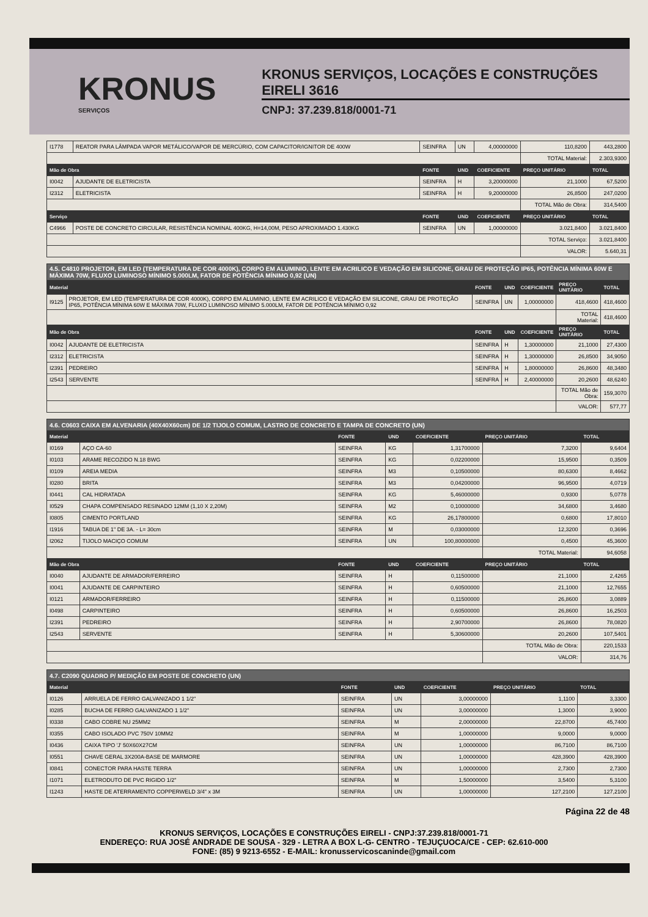KRONUS
SERVIÇOS
KRONUS SERVIÇOS, LOCAÇÕES E CONSTRUÇÕES EIRELI 3616
CNPJ: 37.239.818/0001-71
| I1778 | REATOR PARA LÂMPADA VAPOR METÁLICO/VAPOR DE MERCÚRIO, COM CAPACITOR/IGNITOR DE 400W | SEINFRA | UN | 4,00000000 | 110,8200 | 443,2800 |
| | | | | | TOTAL Material: | 2.303,9300 |
| Mão de Obra | | FONTE | UND | COEFICIENTE | PREÇO UNITÁRIO | TOTAL |
| I0042 | AJUDANTE DE ELETRICISTA | SEINFRA | H | 3,20000000 | 21,1000 | 67,5200 |
| I2312 | ELETRICISTA | SEINFRA | H | 9,20000000 | 26,8500 | 247,0200 |
| | | | | | TOTAL Mão de Obra: | 314,5400 |
| Serviço | | FONTE | UND | COEFICIENTE | PREÇO UNITÁRIO | TOTAL |
| C4966 | POSTE DE CONCRETO CIRCULAR, RESISTÊNCIA NOMINAL 400KG, H=14,00M, PESO APROXIMADO 1.430KG | SEINFRA | UN | 1,00000000 | 3.021,8400 | 3.021,8400 |
| | | | | | TOTAL Serviço: | 3.021,8400 |
| | | | | | VALOR: | 5.640,31 |
| 4.5. C4810 PROJETOR, EM LED (TEMPERATURA DE COR 4000K), CORPO EM ALUMINIO, LENTE EM ACRILICO E VEDAÇÃO EM SILICONE, GRAU DE PROTEÇÃO IP65, POTÊNCIA MÍNIMA 60W E MÁXIMA 70W, FLUXO LUMINOSO MÍNIMO 5.000LM, FATOR DE POTÊNCIA MÍNIMO 0,92 (UN) | | | | | | |
| Material | | FONTE | UND | COEFICIENTE | PREÇO UNITÁRIO | TOTAL |
| I9125 | PROJETOR, EM LED (TEMPERATURA DE COR 4000K), CORPO EM ALUMINIO, LENTE EM ACRILICO E VEDAÇÃO EM SILICONE, GRAU DE PROTEÇÃO IP65, POTÊNCIA MÍNIMA 60W E MÁXIMA 70W, FLUXO LUMINOSO MÍNIMO 5.000LM, FATOR DE POTÊNCIA MÍNIMO 0,92 | SEINFRA | UN | 1,00000000 | 418,4600 | 418,4600 |
| | | | | | TOTAL Material: | 418,4600 |
| Mão de Obra | | FONTE | UND | COEFICIENTE | PREÇO UNITÁRIO | TOTAL |
| I0042 | AJUDANTE DE ELETRICISTA | SEINFRA | H | 1,30000000 | 21,1000 | 27,4300 |
| I2312 | ELETRICISTA | SEINFRA | H | 1,30000000 | 26,8500 | 34,9050 |
| I2391 | PEDREIRO | SEINFRA | H | 1,80000000 | 26,8600 | 48,3480 |
| I2543 | SERVENTE | SEINFRA | H | 2,40000000 | 20,2600 | 48,6240 |
| | | | | | TOTAL Mão de Obra: | 159,3070 |
| | | | | | VALOR: | 577,77 |
| 4.6. C0603 CAIXA EM ALVENARIA (40X40X60cm) DE 1/2 TIJOLO COMUM, LASTRO DE CONCRETO E TAMPA DE CONCRETO (UN) | | | | | | |
| Material | | FONTE | UND | COEFICIENTE | PREÇO UNITÁRIO | TOTAL |
| I0169 | AÇO CA-60 | SEINFRA | KG | 1,31700000 | 7,3200 | 9,6404 |
| I0103 | ARAME RECOZIDO N.18 BWG | SEINFRA | KG | 0,02200000 | 15,9500 | 0,3509 |
| I0109 | AREIA MEDIA | SEINFRA | M3 | 0,10500000 | 80,6300 | 8,4662 |
| I0280 | BRITA | SEINFRA | M3 | 0,04200000 | 96,9500 | 4,0719 |
| I0441 | CAL HIDRATADA | SEINFRA | KG | 5,46000000 | 0,9300 | 5,0778 |
| I0529 | CHAPA COMPENSADO RESINADO 12MM (1,10 X 2,20M) | SEINFRA | M2 | 0,10000000 | 34,6800 | 3,4680 |
| I0805 | CIMENTO PORTLAND | SEINFRA | KG | 26,17800000 | 0,6800 | 17,8010 |
| I1916 | TABUA DE 1" DE 3A. - L= 30cm | SEINFRA | M | 0,03000000 | 12,3200 | 0,3696 |
| I2062 | TIJOLO MACIÇO COMUM | SEINFRA | UN | 100,80000000 | 0,4500 | 45,3600 |
| | | | | | TOTAL Material: | 94,6058 |
| Mão de Obra | | FONTE | UND | COEFICIENTE | PREÇO UNITÁRIO | TOTAL |
| I0040 | AJUDANTE DE ARMADOR/FERREIRO | SEINFRA | H | 0,11500000 | 21,1000 | 2,4265 |
| I0041 | AJUDANTE DE CARPINTEIRO | SEINFRA | H | 0,60500000 | 21,1000 | 12,7655 |
| I0121 | ARMADOR/FERREIRO | SEINFRA | H | 0,11500000 | 26,8600 | 3,0889 |
| I0498 | CARPINTEIRO | SEINFRA | H | 0,60500000 | 26,8600 | 16,2503 |
| I2391 | PEDREIRO | SEINFRA | H | 2,90700000 | 26,8600 | 78,0820 |
| I2543 | SERVENTE | SEINFRA | H | 5,30600000 | 20,2600 | 107,5401 |
| | | | | | TOTAL Mão de Obra: | 220,1533 |
| | | | | | VALOR: | 314,76 |
| 4.7. C2090 QUADRO P/ MEDIÇÃO EM POSTE DE CONCRETO (UN) | | | | | | |
| Material | | FONTE | UND | COEFICIENTE | PREÇO UNITÁRIO | TOTAL |
| I0126 | ARRUELA DE FERRO GALVANIZADO 1 1/2" | SEINFRA | UN | 3,00000000 | 1,1100 | 3,3300 |
| I0285 | BUCHA DE FERRO GALVANIZADO 1 1/2" | SEINFRA | UN | 3,00000000 | 1,3000 | 3,9000 |
| I0338 | CABO COBRE NU 25MM2 | SEINFRA | M | 2,00000000 | 22,8700 | 45,7400 |
| I0355 | CABO ISOLADO PVC 750V 10MM2 | SEINFRA | M | 1,00000000 | 9,0000 | 9,0000 |
| I0436 | CAIXA TIPO 'J' 50X60X27CM | SEINFRA | UN | 1,00000000 | 86,7100 | 86,7100 |
| I0551 | CHAVE GERAL 3X200A-BASE DE MARMORE | SEINFRA | UN | 1,00000000 | 428,3900 | 428,3900 |
| I0841 | CONECTOR PARA HASTE TERRA | SEINFRA | UN | 1,00000000 | 2,7300 | 2,7300 |
| I1071 | ELETRODUTO DE PVC RIGIDO 1/2" | SEINFRA | M | 1,50000000 | 3,5400 | 5,3100 |
| I1243 | HASTE DE ATERRAMENTO COPPERWELD 3/4" x 3M | SEINFRA | UN | 1,00000000 | 127,2100 | 127,2100 |
Página 22 de 48
KRONUS SERVIÇOS, LOCAÇÕES E CONSTRUÇÕES EIRELI - CNPJ:37.239.818/0001-71
ENDEREÇO: RUA JOSÉ ANDRADE DE SOUSA - 329 - LETRA A BOX L-G- CENTRO - TEJUÇUOCA/CE - CEP: 62.610-000
FONE: (85) 9 9213-6552 - E-MAIL: kronusservicoscaninde@gmail.com